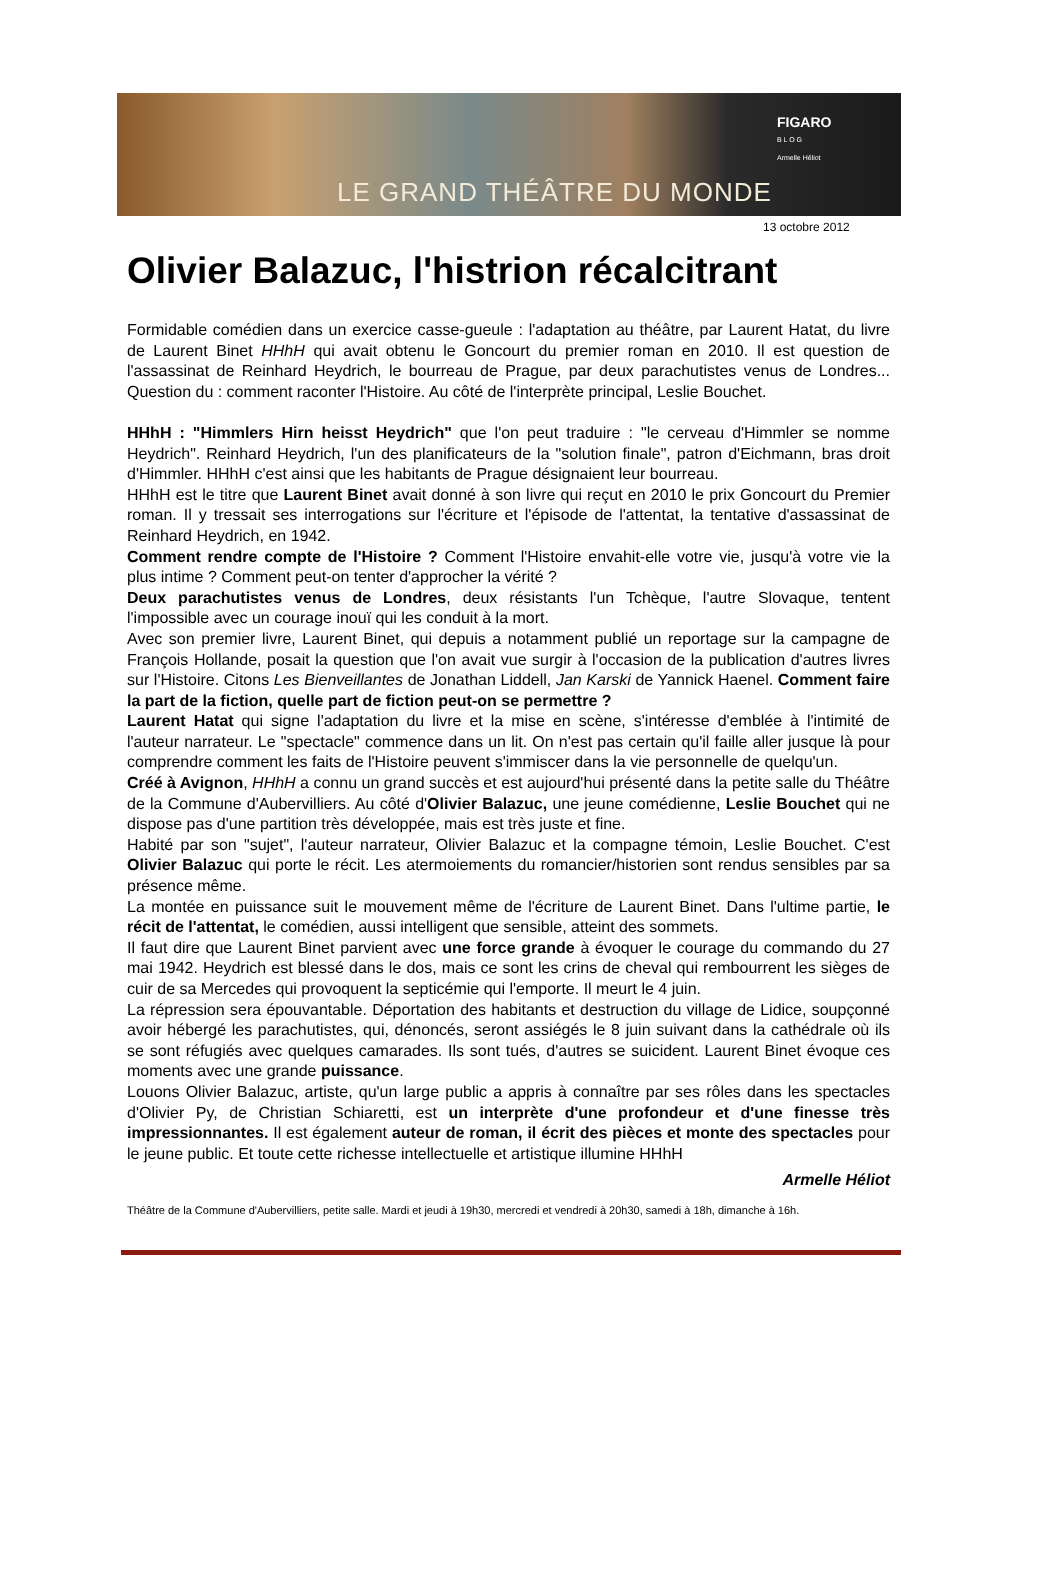LE GRAND THÉÂTRE DU MONDE
FIGARO
B L O G
Armelle Héliot
13 octobre 2012
Olivier Balazuc, l'histrion récalcitrant
Formidable comédien dans un exercice casse-gueule : l'adaptation au théâtre, par Laurent Hatat, du livre de Laurent Binet HHhH qui avait obtenu le Goncourt du premier roman en 2010. Il est question de l'assassinat de Reinhard Heydrich, le bourreau de Prague, par deux parachutistes venus de Londres... Question du : comment raconter l'Histoire. Au côté de l'interprète principal, Leslie Bouchet.
HHhH : "Himmlers Hirn heisst Heydrich" que l'on peut traduire : "le cerveau d'Himmler se nomme Heydrich". Reinhard Heydrich, l'un des planificateurs de la "solution finale", patron d'Eichmann, bras droit d'Himmler. HHhH c'est ainsi que les habitants de Prague désignaient leur bourreau.
HHhH est le titre que Laurent Binet avait donné à son livre qui reçut en 2010 le prix Goncourt du Premier roman. Il y tressait ses interrogations sur l'écriture et l'épisode de l'attentat, la tentative d'assassinat de Reinhard Heydrich, en 1942.
Comment rendre compte de l'Histoire ? Comment l'Histoire envahit-elle votre vie, jusqu'à votre vie la plus intime ? Comment peut-on tenter d'approcher la vérité ?
Deux parachutistes venus de Londres, deux résistants l'un Tchèque, l'autre Slovaque, tentent l'impossible avec un courage inouï qui les conduit à la mort.
Avec son premier livre, Laurent Binet, qui depuis a notamment publié un reportage sur la campagne de François Hollande, posait la question que l'on avait vue surgir à l'occasion de la publication d'autres livres sur l'Histoire. Citons Les Bienveillantes de Jonathan Liddell, Jan Karski de Yannick Haenel. Comment faire la part de la fiction, quelle part de fiction peut-on se permettre ?
Laurent Hatat qui signe l'adaptation du livre et la mise en scène, s'intéresse d'emblée à l'intimité de l'auteur narrateur. Le "spectacle" commence dans un lit. On n'est pas certain qu'il faille aller jusque là pour comprendre comment les faits de l'Histoire peuvent s'immiscer dans la vie personnelle de quelqu'un.
Créé à Avignon, HHhH a connu un grand succès et est aujourd'hui présenté dans la petite salle du Théâtre de la Commune d'Aubervilliers. Au côté d'Olivier Balazuc, une jeune comédienne, Leslie Bouchet qui ne dispose pas d'une partition très développée, mais est très juste et fine.
Habité par son "sujet", l'auteur narrateur, Olivier Balazuc et la compagne témoin, Leslie Bouchet. C'est Olivier Balazuc qui porte le récit. Les atermoiements du romancier/historien sont rendus sensibles par sa présence même.
La montée en puissance suit le mouvement même de l'écriture de Laurent Binet. Dans l'ultime partie, le récit de l'attentat, le comédien, aussi intelligent que sensible, atteint des sommets.
Il faut dire que Laurent Binet parvient avec une force grande à évoquer le courage du commando du 27 mai 1942. Heydrich est blessé dans le dos, mais ce sont les crins de cheval qui rembourrent les sièges de cuir de sa Mercedes qui provoquent la septicémie qui l'emporte. Il meurt le 4 juin.
La répression sera épouvantable. Déportation des habitants et destruction du village de Lidice, soupçonné avoir hébergé les parachutistes, qui, dénoncés, seront assiégés le 8 juin suivant dans la cathédrale où ils se sont réfugiés avec quelques camarades. Ils sont tués, d'autres se suicident. Laurent Binet évoque ces moments avec une grande puissance.
Louons Olivier Balazuc, artiste, qu'un large public a appris à connaître par ses rôles dans les spectacles d'Olivier Py, de Christian Schiaretti, est un interprète d'une profondeur et d'une finesse très impressionnantes. Il est également auteur de roman, il écrit des pièces et monte des spectacles pour le jeune public. Et toute cette richesse intellectuelle et artistique illumine HHhH
Armelle Héliot
Théâtre de la Commune d'Aubervilliers, petite salle. Mardi et jeudi à 19h30, mercredi et vendredi à 20h30, samedi à 18h, dimanche à 16h.